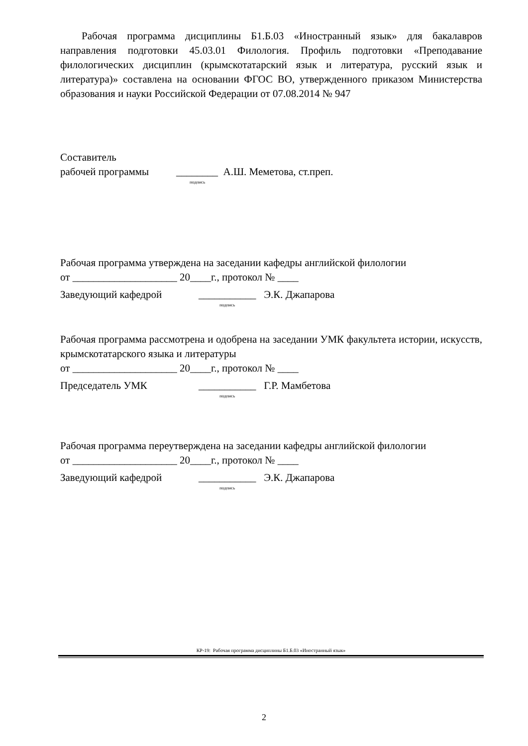Рабочая программа дисциплины Б1.Б.03 «Иностранный язык» для бакалавров направления подготовки 45.03.01 Филология. Профиль подготовки «Преподавание филологических дисциплин (крымскотатарский язык и литература, русский язык и литература)» составлена на основании ФГОС ВО, утвержденного приказом Министерства образования и науки Российской Федерации от 07.08.2014 № 947
Составитель
рабочей программы ________ А.Ш. Меметова, ст.преп.
подпись
Рабочая программа утверждена на заседании кафедры английской филологии
от ____________________ 20____г., протокол № ____
Заведующий кафедрой ___________ Э.К. Джапарова
подпись
Рабочая программа рассмотрена и одобрена на заседании УМК факультета истории, искусств, крымскотатарского языка и литературы
от ____________________ 20____г., протокол № ____
Председатель УМК ___________ Г.Р. Мамбетова
подпись
Рабочая программа переутверждена на заседании кафедры английской филологии
от ____________________ 20____г., протокол № ____
Заведующий кафедрой ___________ Э.К. Джапарова
подпись
КР-19: Рабочая программа дисциплины Б1.Б.03 «Иностранный язык»
2